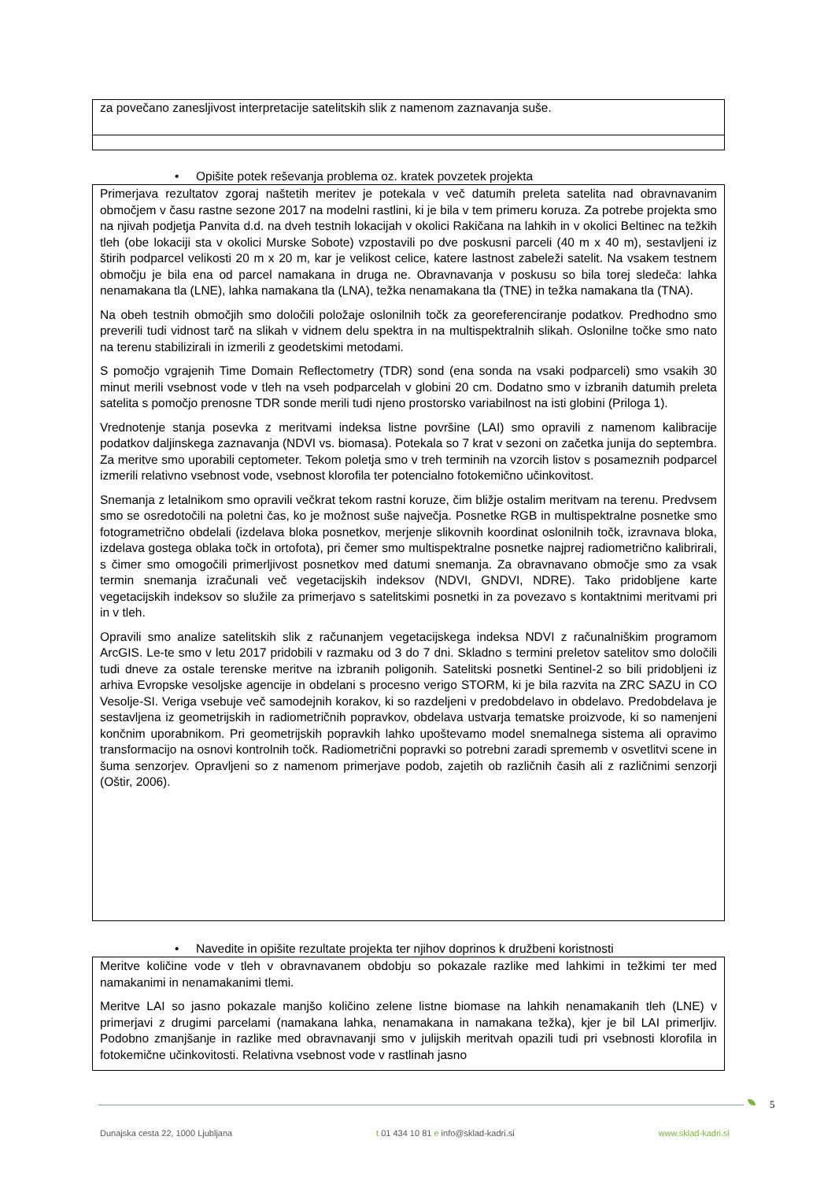za povečano zanesljivost interpretacije satelitskih slik z namenom zaznavanja suše.
• Opišite potek reševanja problema oz. kratek povzetek projekta
Primerjava rezultatov zgoraj naštetih meritev je potekala v več datumih preleta satelita nad obravnavanim območjem v času rastne sezone 2017 na modelni rastlini, ki je bila v tem primeru koruza. Za potrebe projekta smo na njivah podjetja Panvita d.d. na dveh testnih lokacijah v okolici Rakičana na lahkih in v okolici Beltinec na težkih tleh (obe lokaciji sta v okolici Murske Sobote) vzpostavili po dve poskusni parceli (40 m x 40 m), sestavljeni iz štirih podparcel velikosti 20 m x 20 m, kar je velikost celice, katere lastnost zabeleži satelit. Na vsakem testnem območju je bila ena od parcel namakana in druga ne. Obravnavanja v poskusu so bila torej sledeča: lahka nenamakana tla (LNE), lahka namakana tla (LNA), težka nenamakana tla (TNE) in težka namakana tla (TNA).
Na obeh testnih območjih smo določili položaje oslonilnih točk za georeferenciranje podatkov. Predhodno smo preverili tudi vidnost tarč na slikah v vidnem delu spektra in na multispektralnih slikah. Oslonilne točke smo nato na terenu stabilizirali in izmerili z geodetskimi metodami.
S pomočjo vgrajenih Time Domain Reflectometry (TDR) sond (ena sonda na vsaki podparceli) smo vsakih 30 minut merili vsebnost vode v tleh na vseh podparcelah v globini 20 cm. Dodatno smo v izbranih datumih preleta satelita s pomočjo prenosne TDR sonde merili tudi njeno prostorsko variabilnost na isti globini (Priloga 1).
Vrednotenje stanja posevka z meritvami indeksa listne površine (LAI) smo opravili z namenom kalibracije podatkov daljinskega zaznavanja (NDVI vs. biomasa). Potekala so 7 krat v sezoni on začetka junija do septembra. Za meritve smo uporabili ceptometer. Tekom poletja smo v treh terminih na vzorcih listov s posameznih podparcel izmerili relativno vsebnost vode, vsebnost klorofila ter potencialno fotokemično učinkovitost.
Snemanja z letalnikom smo opravili večkrat tekom rastni koruze, čim bližje ostalim meritvam na terenu. Predvsem smo se osredotočili na poletni čas, ko je možnost suše največja. Posnetke RGB in multispektralne posnetke smo fotogrametrično obdelali (izdelava bloka posnetkov, merjenje slikovnih koordinat oslonilnih točk, izravnava bloka, izdelava gostega oblaka točk in ortofota), pri čemer smo multispektralne posnetke najprej radiometrično kalibrirali, s čimer smo omogočili primerljivost posnetkov med datumi snemanja. Za obravnavano območje smo za vsak termin snemanja izračunali več vegetacijskih indeksov (NDVI, GNDVI, NDRE). Tako pridobljene karte vegetacijskih indeksov so služile za primerjavo s satelitskimi posnetki in za povezavo s kontaktnimi meritvami pri in v tleh.
Opravili smo analize satelitskih slik z računanjem vegetacijskega indeksa NDVI z računalniškim programom ArcGIS. Le-te smo v letu 2017 pridobili v razmaku od 3 do 7 dni. Skladno s termini preletov satelitov smo določili tudi dneve za ostale terenske meritve na izbranih poligonih. Satelitski posnetki Sentinel-2 so bili pridobljeni iz arhiva Evropske vesoljske agencije in obdelani s procesno verigo STORM, ki je bila razvita na ZRC SAZU in CO Vesolje-SI. Veriga vsebuje več samodejnih korakov, ki so razdeljeni v predobdelavo in obdelavo. Predobdelava je sestavljena iz geometrijskih in radiometričnih popravkov, obdelava ustvarja tematske proizvode, ki so namenjeni končnim uporabnikom. Pri geometrijskih popravkih lahko upoštevamo model snemalnega sistema ali opravimo transformacijo na osnovi kontrolnih točk. Radiometrični popravki so potrebni zaradi sprememb v osvetlitvi scene in šuma senzorjev. Opravljeni so z namenom primerjave podob, zajetih ob različnih časih ali z različnimi senzorji (Oštir, 2006).
• Navedite in opišite rezultate projekta ter njihov doprinos k družbeni koristnosti
Meritve količine vode v tleh v obravnavanem obdobju so pokazale razlike med lahkimi in težkimi ter med namakanimi in nenamakanimi tlemi.
Meritve LAI so jasno pokazale manjšo količino zelene listne biomase na lahkih nenamakanih tleh (LNE) v primerjavi z drugimi parcelami (namakana lahka, nenamakana in namakana težka), kjer je bil LAI primerljiv. Podobno zmanjšanje in razlike med obravnavanji smo v julijskih meritvah opazili tudi pri vsebnosti klorofila in fotokemične učinkovitosti. Relativna vsebnost vode v rastlinah jasno
5
Dunajska cesta 22, 1000 Ljubljana t 01 434 10 81 e info@sklad-kadri.si www.sklad-kadri.si